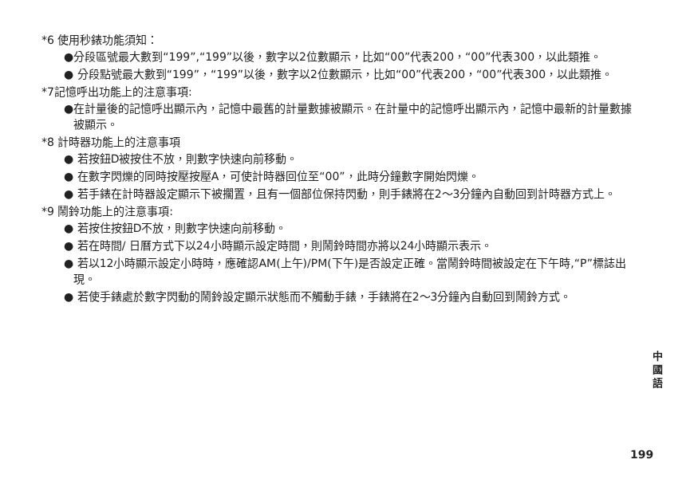*6 使用秒錶功能須知：
●分段區號最大數到“199”,“199”以後，數字以2位數顯示，比如“00”代表200，“00”代表300，以此類推。
● 分段點號最大數到“199”，“199”以後，數字以2位數顯示，比如“00”代表200，“00”代表300，以此類推。
*7記憶呼出功能上的注意事項:
●在計量後的記憶呼出顯示內，記憶中最舊的計量數據被顯示。在計量中的記憶呼出顯示內，記憶中最新的計量數據被顯示。
*8 計時器功能上的注意事項
● 若按鈕D被按住不放，則數字快速向前移動。
● 在數字閃爍的同時按壓按壓A，可使計時器回位至“00”，此時分鐘數字開始閃爍。
● 若手錶在計時器設定顯示下被擱置，且有一個部位保持閃動，則手錶將在2～3分鐘內自動回到計時器方式上。
*9 鬧鈴功能上的注意事項:
● 若按住按鈕D不放，則數字快速向前移動。
● 若在時間/ 日曆方式下以24小時顯示設定時間，則鬧鈴時間亦將以24小時顯示表示。
● 若以12小時顯示設定小時時，應確認AM(上午)/PM(下午)是否設定正確。當鬧鈴時間被設定在下午時,“P”標誌出現。
● 若使手錶處於數字閃動的鬧鈴設定顯示狀態而不觸動手錶，手錶將在2～3分鐘內自動回到鬧鈴方式。
中 國 語
199